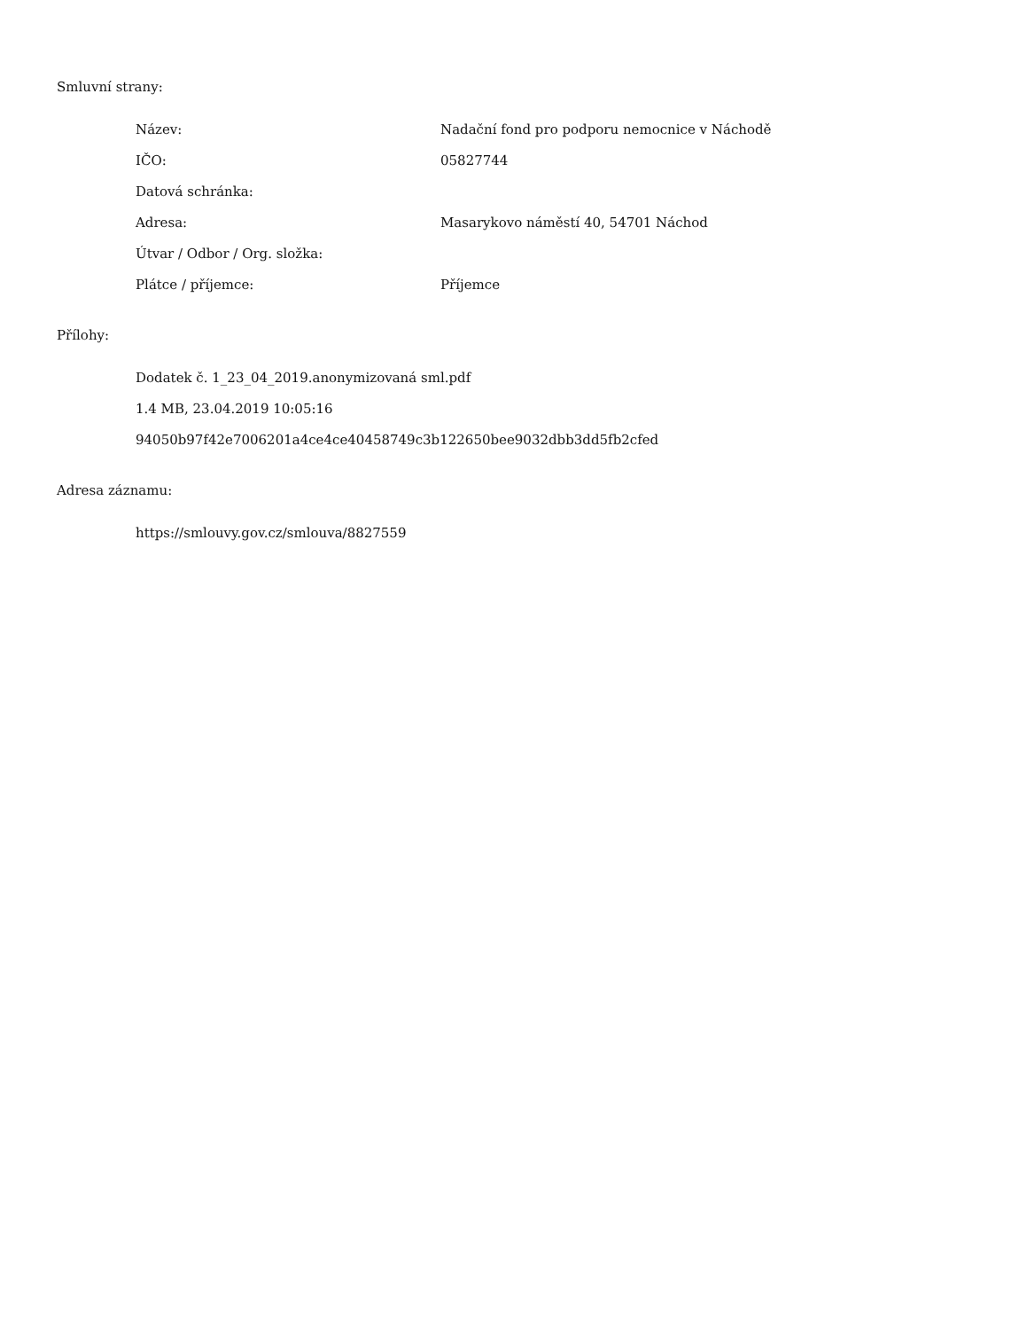Smluvní strany:
| Název: | Nadační fond pro podporu nemocnice v Náchodě |
| IČO: | 05827744 |
| Datová schránka: | |
| Adresa: | Masarykovo náměstí 40, 54701 Náchod |
| Útvar / Odbor / Org. složka: | |
| Plátce / příjemce: | Příjemce |
Přílohy:
Dodatek č. 1_23_04_2019.anonymizovaná sml.pdf
1.4 MB, 23.04.2019 10:05:16
94050b97f42e7006201a4ce4ce40458749c3b122650bee9032dbb3dd5fb2cfed
Adresa záznamu:
https://smlouvy.gov.cz/smlouva/8827559